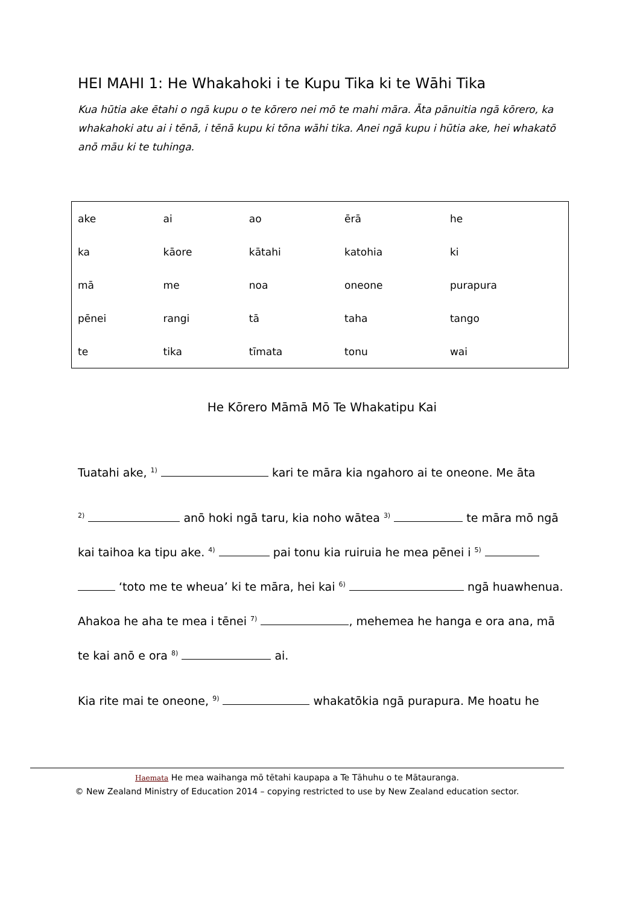HEI MAHI 1: He Whakahoki i te Kupu Tika ki te Wāhi Tika
Kua hūtia ake ētahi o ngā kupu o te kōrero nei mō te mahi māra. Āta pānuitia ngā kōrero, ka whakahoki atu ai i tēnā, i tēnā kupu ki tōna wāhi tika. Anei ngā kupu i hūtia ake, hei whakatō anō māu ki te tuhinga.
| ake | ai | ao | ērā | he |
| ka | kāore | kātahi | katohia | ki |
| mā | me | noa | oneone | purapura |
| pēnei | rangi | tā | taha | tango |
| te | tika | tīmata | tonu | wai |
He Kōrero Māmā Mō Te Whakatipu Kai
Tuatahi ake, <sup>1)</sup> kari te māra kia ngahoro ai te oneone. Me āta
<sup>2)</sup> anō hoki ngā taru, kia noho wātea <sup>3)</sup> te māra mō ngā
kai taihoa ka tipu ake. <sup>4)</sup> pai tonu kia ruiruia he mea pēnei i <sup>5)</sup>
‘toto me te wheua’ ki te māra, hei kai <sup>6)</sup> ngā huawhenua.
Ahakoa he aha te mea i tēnei <sup>7)</sup> , mehemea he hanga e ora ana, mā
te kai anō e ora <sup>8)</sup> ai.
Kia rite mai te oneone, <sup>9)</sup> whakatōkia ngā purapura. Me hoatu he
Haemata He mea waihanga mō tētahi kaupapa a Te Tāhuhu o te Mātauranga.
© New Zealand Ministry of Education 2014 – copying restricted to use by New Zealand education sector.